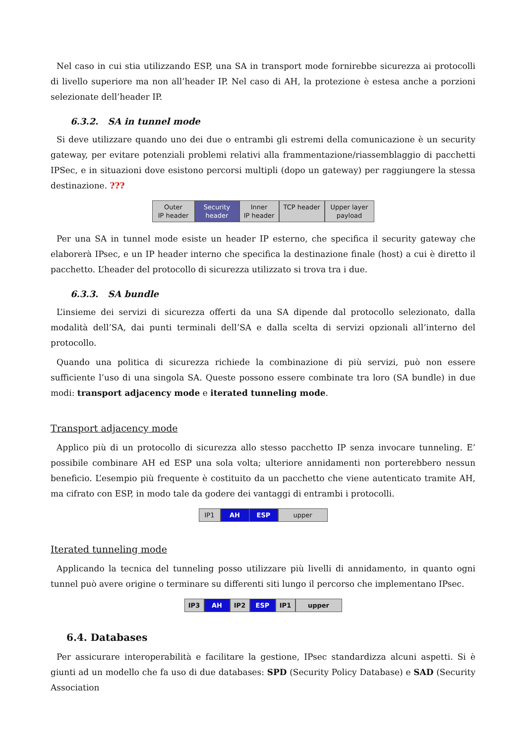Nel caso in cui stia utilizzando ESP, una SA in transport mode fornirebbe sicurezza ai protocolli di livello superiore ma non all’header IP. Nel caso di AH, la protezione è estesa anche a porzioni selezionate dell’header IP.
6.3.2. SA in tunnel mode
Si deve utilizzare quando uno dei due o entrambi gli estremi della comunicazione è un security gateway, per evitare potenziali problemi relativi alla frammentazione/riassemblaggio di pacchetti IPSec, e in situazioni dove esistono percorsi multipli (dopo un gateway) per raggiungere la stessa destinazione. ???
Outer
IP header
Security
header
Inner
IP header
TCP header
Upper layer
payload
Per una SA in tunnel mode esiste un header IP esterno, che specifica il security gateway che elaborerà IPsec, e un IP header interno che specifica la destinazione finale (host) a cui è diretto il pacchetto. L’header del protocollo di sicurezza utilizzato si trova tra i due.
6.3.3. SA bundle
L’insieme dei servizi di sicurezza offerti da una SA dipende dal protocollo selezionato, dalla modalità dell’SA, dai punti terminali dell’SA e dalla scelta di servizi opzionali all’interno del protocollo.
Quando una politica di sicurezza richiede la combinazione di più servizi, può non essere sufficiente l’uso di una singola SA. Queste possono essere combinate tra loro (SA bundle) in due modi: transport adjacency mode e iterated tunneling mode.
Transport adjacency mode
Applico più di un protocollo di sicurezza allo stesso pacchetto IP senza invocare tunneling. E’ possibile combinare AH ed ESP una sola volta; ulteriore annidamenti non porterebbero nessun beneficio. L’esempio più frequente è costituito da un pacchetto che viene autenticato tramite AH, ma cifrato con ESP, in modo tale da godere dei vantaggi di entrambi i protocolli.
IP1 AH ESP upper
Iterated tunneling mode
Applicando la tecnica del tunneling posso utilizzare più livelli di annidamento, in quanto ogni tunnel può avere origine o terminare su differenti siti lungo il percorso che implementano IPsec.
IP3 AH IP2 ESP IP1 upper
6.4. Databases
Per assicurare interoperabilità e facilitare la gestione, IPsec standardizza alcuni aspetti. Si è giunti ad un modello che fa uso di due databases: SPD (Security Policy Database) e SAD (Security Association